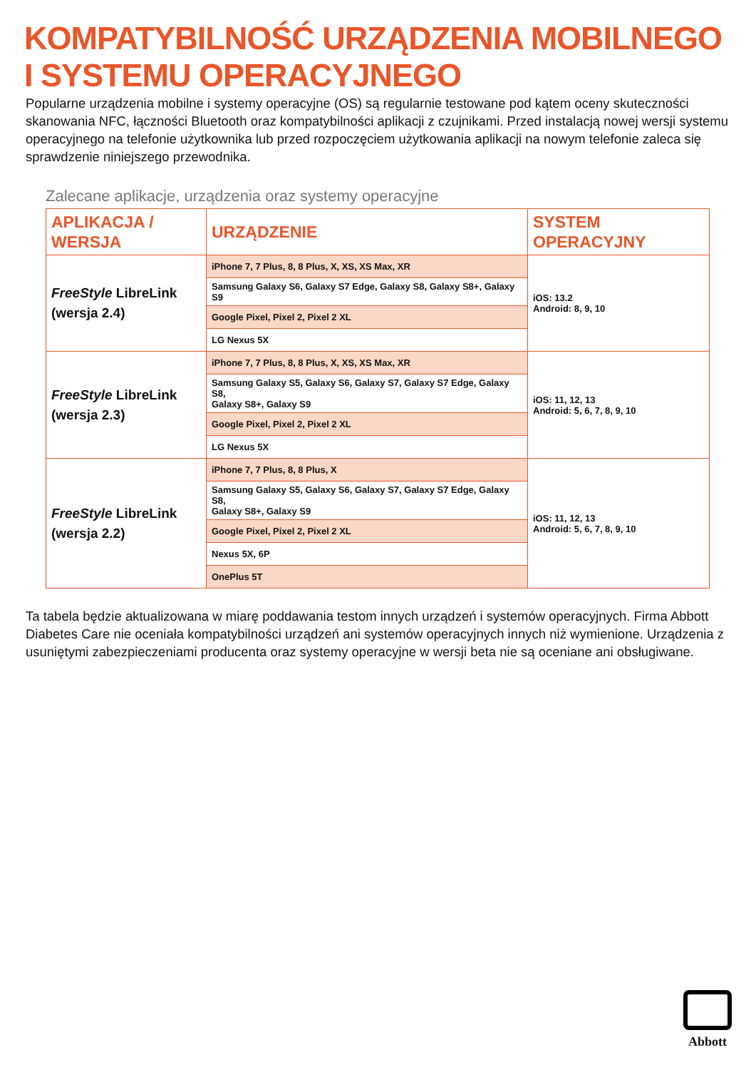KOMPATYBILNOŚĆ URZĄDZENIA MOBILNEGO
I SYSTEMU OPERACYJNEGO
Popularne urządzenia mobilne i systemy operacyjne (OS) są regularnie testowane pod kątem oceny skuteczności skanowania NFC, łączności Bluetooth oraz kompatybilności aplikacji z czujnikami. Przed instalacją nowej wersji systemu operacyjnego na telefonie użytkownika lub przed rozpoczęciem użytkowania aplikacji na nowym telefonie zaleca się sprawdzenie niniejszego przewodnika.
Zalecane aplikacje, urządzenia oraz systemy operacyjne
| APLIKACJA / WERSJA | URZĄDZENIE | SYSTEM OPERACYJNY |
| --- | --- | --- |
| FreeStyle LibreLink (wersja 2.4) | iPhone 7, 7 Plus, 8, 8 Plus, X, XS, XS Max, XR | iOS: 13.2 Android: 8, 9, 10 |
| | Samsung Galaxy S6, Galaxy S7 Edge, Galaxy S8, Galaxy S8+, Galaxy S9 | |
| | Google Pixel, Pixel 2, Pixel 2 XL | |
| | LG Nexus 5X | |
| FreeStyle LibreLink (wersja 2.3) | iPhone 7, 7 Plus, 8, 8 Plus, X, XS, XS Max, XR | iOS: 11, 12, 13 Android: 5, 6, 7, 8, 9, 10 |
| | Samsung Galaxy S5, Galaxy S6, Galaxy S7, Galaxy S7 Edge, Galaxy S8, Galaxy S8+, Galaxy S9 | |
| | Google Pixel, Pixel 2, Pixel 2 XL | |
| | LG Nexus 5X | |
| FreeStyle LibreLink (wersja 2.2) | iPhone 7, 7 Plus, 8, 8 Plus, X | iOS: 11, 12, 13 Android: 5, 6, 7, 8, 9, 10 |
| | Samsung Galaxy S5, Galaxy S6, Galaxy S7, Galaxy S7 Edge, Galaxy S8, Galaxy S8+, Galaxy S9 | |
| | Google Pixel, Pixel 2, Pixel 2 XL | |
| | Nexus 5X, 6P | |
| | OnePlus 5T | |
Ta tabela będzie aktualizowana w miarę poddawania testom innych urządzeń i systemów operacyjnych. Firma Abbott Diabetes Care nie oceniała kompatybilności urządzeń ani systemów operacyjnych innych niż wymienione. Urządzenia z usuniętymi zabezpieczeniami producenta oraz systemy operacyjne w wersji beta nie są oceniane ani obsługiwane.
Abbott